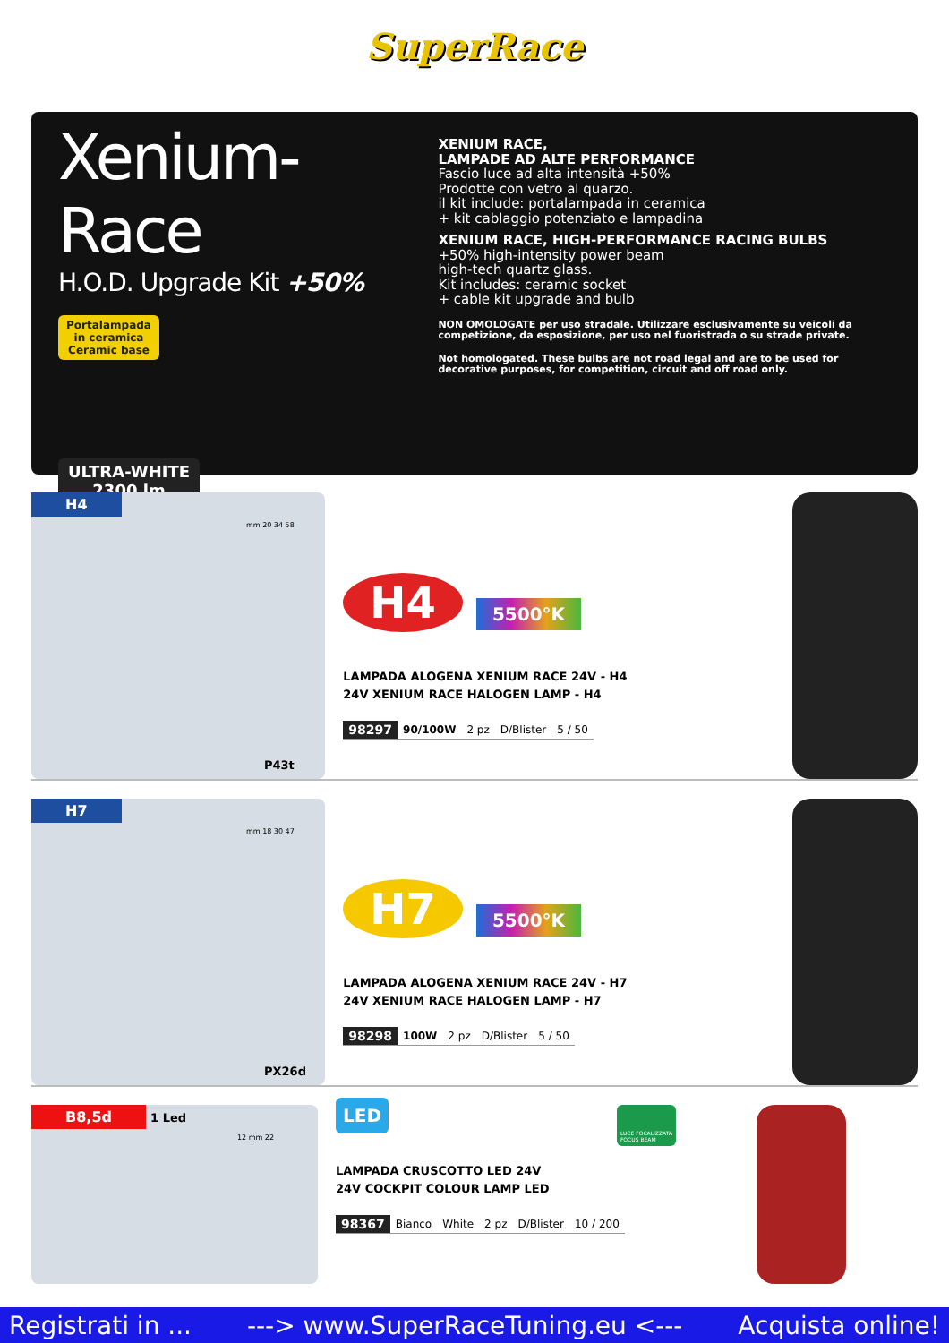SuperRace
Xenium-Race
H.O.D. Upgrade Kit +50%
Portalampada in ceramica Ceramic base
ULTRA-WHITE 2300 lm
XENIUM RACE,
LAMPADE AD ALTE PERFORMANCE
Fascio luce ad alta intensità +50%
Prodotte con vetro al quarzo.
il kit include: portalampada in ceramica
+ kit cablaggio potenziato e lampadina
XENIUM RACE, HIGH-PERFORMANCE RACING BULBS
+50% high-intensity power beam
high-tech quartz glass.
Kit includes: ceramic socket
+ cable kit upgrade and bulb
NON OMOLOGATE per uso stradale. Utilizzare esclusivamente su veicoli da competizione, da esposizione, per uso nel fuoristrada o su strade private.
Not homologated. These bulbs are not road legal and are to be used for decorative purposes, for competition, circuit and off road only.
H4
mm 20 34 58
P43t
H4 5500°K
LAMPADA ALOGENA XENIUM RACE 24V - H4
24V XENIUM RACE HALOGEN LAMP - H4
| 98297 | 90/100W | 2 pz | D/Blister | 5 / 50 |
H7
mm 18 30 47
PX26d
H7 5500°K
LAMPADA ALOGENA XENIUM RACE 24V - H7
24V XENIUM RACE HALOGEN LAMP - H7
| 98298 | 100W | 2 pz | D/Blister | 5 / 50 |
B8,5d 1 Led
12 mm 22
LED LUCE FOCALIZZATA
FOCUS BEAM
LAMPADA CRUSCOTTO LED 24V
24V COCKPIT COLOUR LAMP LED
| 98367 | Bianco | White | 2 pz | D/Blister | 10 / 200 |
Registrati in ... ---> www.SuperRaceTuning.eu <--- Acquista online!